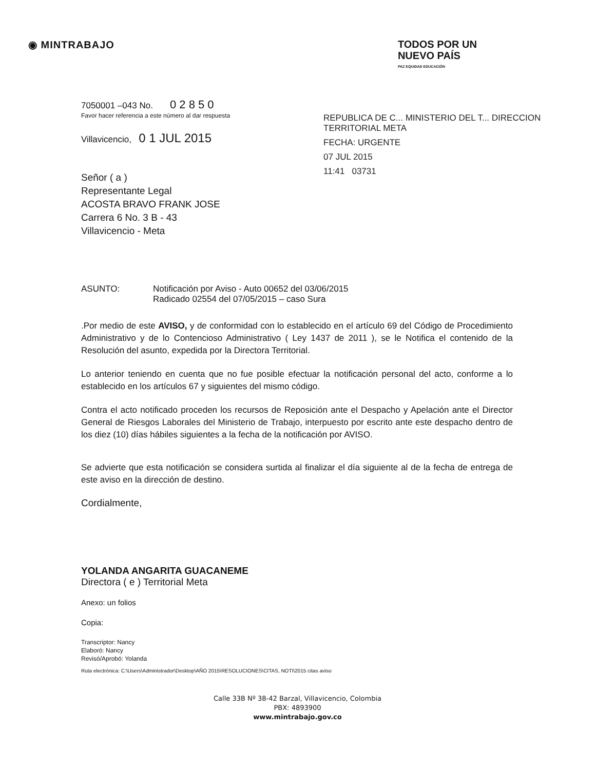◉ MINTRABAJO
TODOS POR UN
NUEVO PAÍS
PAZ EQUIDAD EDUCACIÓN
REPUBLICA DE C... MINISTERIO DEL T... DIRECCION TERRITORIAL META
FECHA: URGENTE
07 JUL 2015
11:41 03731
7050001 –043 No. 0 2 8 5 0
Favor hacer referencia a este número al dar respuesta
Villavicencio, 0 1 JUL 2015
Señor ( a )
Representante Legal
ACOSTA BRAVO FRANK JOSE
Carrera 6 No. 3 B - 43
Villavicencio - Meta
ASUNTO: Notificación por Aviso - Auto 00652 del 03/06/2015
Radicado 02554 del 07/05/2015 – caso Sura
.Por medio de este AVISO, y de conformidad con lo establecido en el artículo 69 del Código de Procedimiento Administrativo y de lo Contencioso Administrativo ( Ley 1437 de 2011 ), se le Notifica el contenido de la Resolución del asunto, expedida por la Directora Territorial.
Lo anterior teniendo en cuenta que no fue posible efectuar la notificación personal del acto, conforme a lo establecido en los artículos 67 y siguientes del mismo código.
Contra el acto notificado proceden los recursos de Reposición ante el Despacho y Apelación ante el Director General de Riesgos Laborales del Ministerio de Trabajo, interpuesto por escrito ante este despacho dentro de los diez (10) días hábiles siguientes a la fecha de la notificación por AVISO.
Se advierte que esta notificación se considera surtida al finalizar el día siguiente al de la fecha de entrega de este aviso en la dirección de destino.
Cordialmente,
YOLANDA ANGARITA GUACANEME
Directora ( e ) Territorial Meta
Anexo: un folios
Copia:
Transcriptor: Nancy
Elaboró: Nancy
Revisó/Aprobó: Yolanda
Ruta electrónica: C:\Users\Administrador\Desktop\AÑO 2015\RESOLUCIONES\CITAS, NOTI\2015 citas aviso
Calle 33B Nº 38-42 Barzal, Villavicencio, Colombia
PBX: 4893900
www.mintrabajo.gov.co